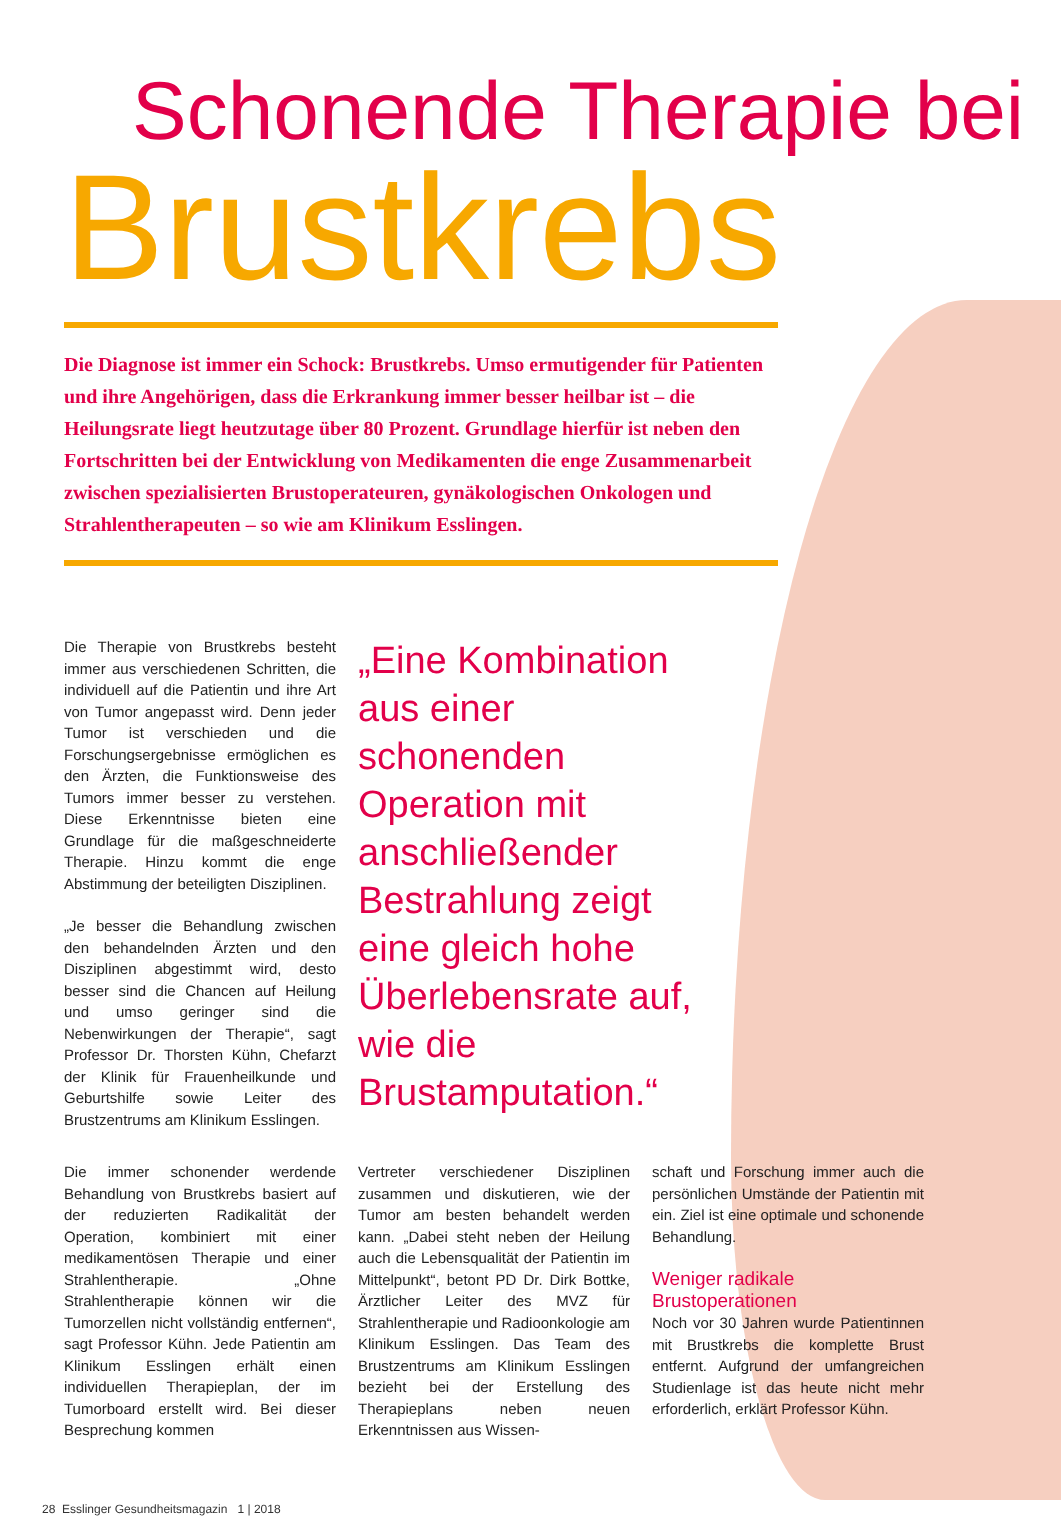Schonende Therapie bei
Brustkrebs
Die Diagnose ist immer ein Schock: Brustkrebs. Umso ermutigender für Patienten und ihre Angehörigen, dass die Erkrankung immer besser heilbar ist – die Heilungsrate liegt heutzutage über 80 Prozent. Grundlage hierfür ist neben den Fortschritten bei der Entwicklung von Medikamenten die enge Zusammenarbeit zwischen spezialisierten Brustoperateuren, gynäkologischen Onkologen und Strahlentherapeuten – so wie am Klinikum Esslingen.
Die Therapie von Brustkrebs besteht immer aus verschiedenen Schritten, die individuell auf die Patientin und ihre Art von Tumor angepasst wird. Denn jeder Tumor ist verschieden und die Forschungsergebnisse ermöglichen es den Ärzten, die Funktionsweise des Tumors immer besser zu verstehen. Diese Erkenntnisse bieten eine Grundlage für die maßgeschneiderte Therapie. Hinzu kommt die enge Abstimmung der beteiligten Disziplinen.
„Je besser die Behandlung zwischen den behandelnden Ärzten und den Disziplinen abgestimmt wird, desto besser sind die Chancen auf Heilung und umso geringer sind die Nebenwirkungen der Therapie“, sagt Professor Dr. Thorsten Kühn, Chefarzt der Klinik für Frauenheilkunde und Geburtshilfe sowie Leiter des Brustzentrums am Klinikum Esslingen.
„Eine Kombination aus einer schonenden Operation mit anschließender Bestrahlung zeigt eine gleich hohe Überlebensrate auf, wie die Brustamputation.“
Die immer schonender werdende Behandlung von Brustkrebs basiert auf der reduzierten Radikalität der Operation, kombiniert mit einer medikamentösen Therapie und einer Strahlentherapie. „Ohne Strahlentherapie können wir die Tumorzellen nicht vollständig entfernen“, sagt Professor Kühn. Jede Patientin am Klinikum Esslingen erhält einen individuellen Therapieplan, der im Tumorboard erstellt wird. Bei dieser Besprechung kommen
Vertreter verschiedener Disziplinen zusammen und diskutieren, wie der Tumor am besten behandelt werden kann. „Dabei steht neben der Heilung auch die Lebensqualität der Patientin im Mittelpunkt“, betont PD Dr. Dirk Bottke, Ärztlicher Leiter des MVZ für Strahlentherapie und Radioonkologie am Klinikum Esslingen. Das Team des Brustzentrums am Klinikum Esslingen bezieht bei der Erstellung des Therapieplans neben neuen Erkenntnissen aus Wissen-
schaft und Forschung immer auch die persönlichen Umstände der Patientin mit ein. Ziel ist eine optimale und schonende Behandlung.
Weniger radikale Brustoperationen
Noch vor 30 Jahren wurde Patientinnen mit Brustkrebs die komplette Brust entfernt. Aufgrund der umfangreichen Studienlage ist das heute nicht mehr erforderlich, erklärt Professor Kühn.
28 Esslinger Gesundheitsmagazin 1 | 2018